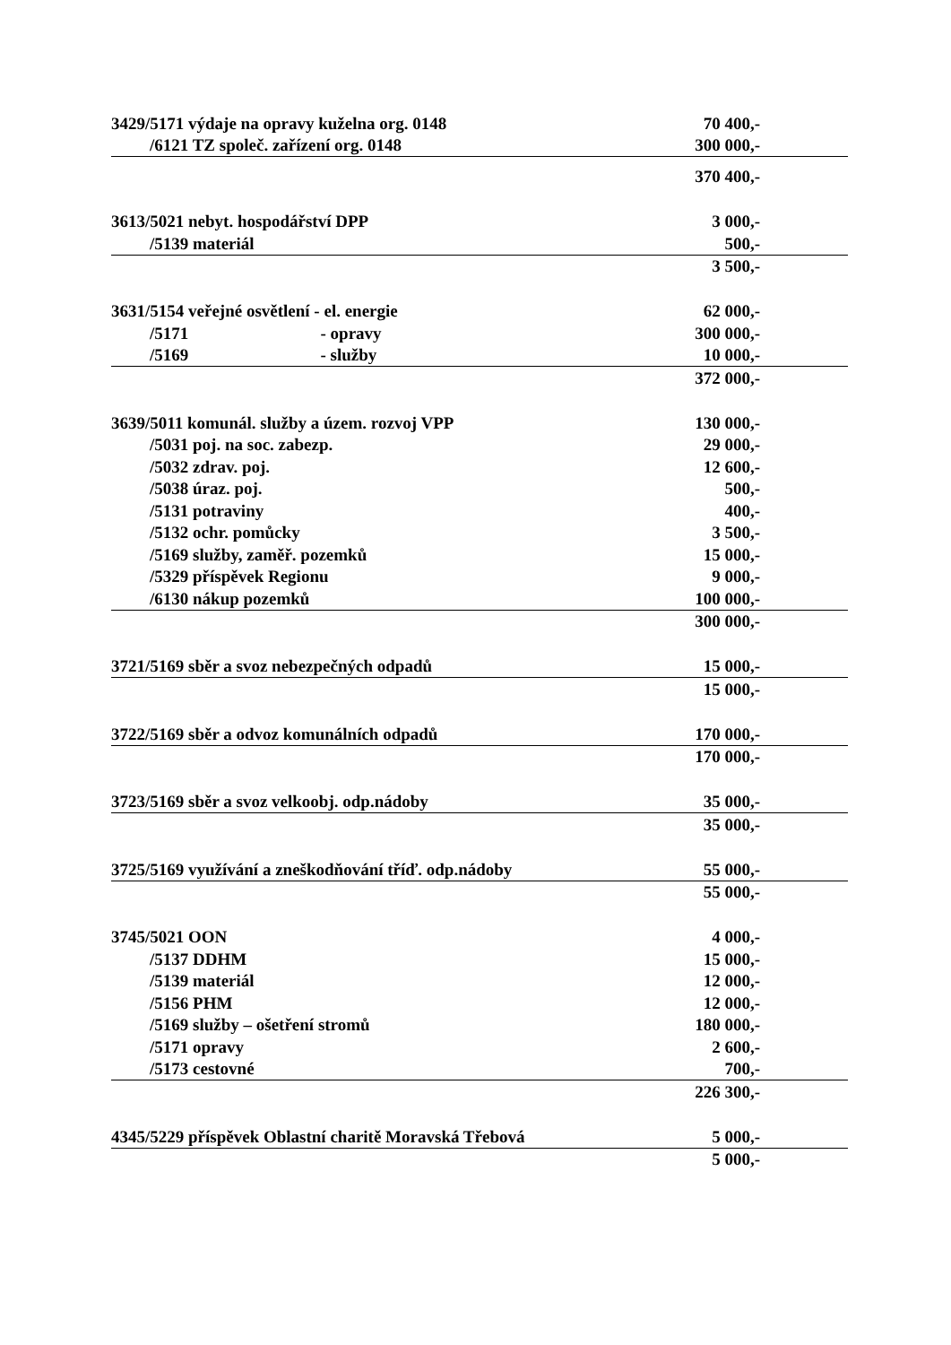| 3429/5171 výdaje na opravy kuželna org. 0148 | 70 400,- |
| /6121 TZ společ. zařízení org. 0148 | 300 000,- |
| | 370 400,- |
| 3613/5021 nebyt. hospodářství DPP | 3 000,- |
| /5139 materiál | 500,- |
| | 3 500,- |
| 3631/5154 veřejné osvětlení - el. energie | 62 000,- |
| /5171 - opravy | 300 000,- |
| /5169 - služby | 10 000,- |
| | 372 000,- |
| 3639/5011 komunál. služby a územ. rozvoj VPP | 130 000,- |
| /5031 poj. na soc. zabezp. | 29 000,- |
| /5032 zdrav. poj. | 12 600,- |
| /5038 úraz. poj. | 500,- |
| /5131 potraviny | 400,- |
| /5132 ochr. pomůcky | 3 500,- |
| /5169 služby, zaměř. pozemků | 15 000,- |
| /5329 příspěvek Regionu | 9 000,- |
| /6130 nákup pozemků | 100 000,- |
| | 300 000,- |
| 3721/5169 sběr a svoz nebezpečných odpadů | 15 000,- |
| | 15 000,- |
| 3722/5169 sběr a odvoz komunálních odpadů | 170 000,- |
| | 170 000,- |
| 3723/5169 sběr a svoz velkoobj. odp.nádoby | 35 000,- |
| | 35 000,- |
| 3725/5169 využívání a zneškodňování tříď. odp.nádoby | 55 000,- |
| | 55 000,- |
| 3745/5021 OON | 4 000,- |
| /5137 DDHM | 15 000,- |
| /5139 materiál | 12 000,- |
| /5156 PHM | 12 000,- |
| /5169 služby – ošetření stromů | 180 000,- |
| /5171 opravy | 2 600,- |
| /5173 cestovné | 700,- |
| | 226 300,- |
| 4345/5229 příspěvek Oblastní charitě Moravská Třebová | 5 000,- |
| | 5 000,- |